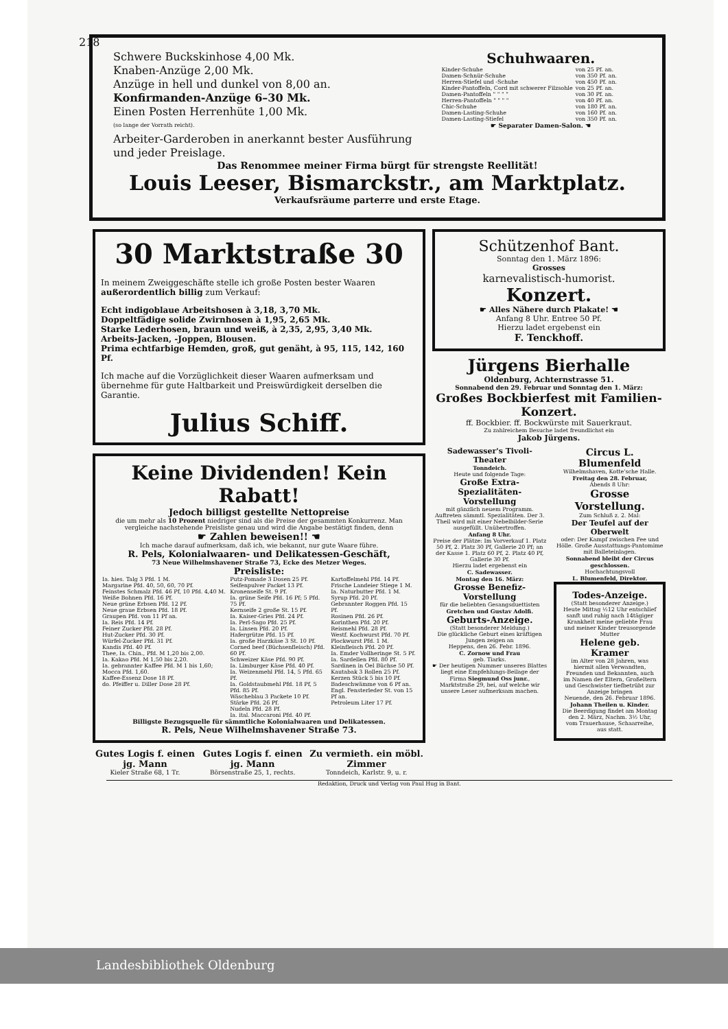218
Schwere Buckskinhose 4,00 Mk.
Knaben-Anzüge 2,00 Mk.
Anzüge in hell und dunkel von 8,00 an.
Konfirmanden-Anzüge 6–30 Mk.
Einen Posten Herrenhüte 1,00 Mk.
(so lange der Vorrath reicht).
Arbeiter-Garderoben in anerkannt bester Ausführung und jeder Preislage.
Schuhwaaren.
| Kinder-Schuhe | von 25 Pf. an. |
| Damen-Schnür-Schuhe | von 350 Pf. an. |
| Herren-Stiefel und -Schuhe | von 450 Pf. an. |
| Kinder-Pantoffeln, Cord mit schwerer Filzsohle | von 25 Pf. an. |
| Damen-Pantoffeln " " " " | von 30 Pf. an. |
| Herren-Pantoffeln " " " " | von 40 Pf. an. |
| Chic-Schuhe | von 180 Pf. an. |
| Damen-Lasting-Schuhe | von 160 Pf. an. |
| Damen-Lasting-Stiefel | von 350 Pf. an. |
☛ Separater Damen-Salon. ☚
Das Renommee meiner Firma bürgt für strengste Reellität!
Louis Leeser, Bismarckstr., am Marktplatz.
Verkaufsräume parterre und erste Etage.
30 Marktstraße 30
In meinem Zweiggeschäfte stelle ich große Posten bester Waaren außerordentlich billig zum Verkauf:
Echt indigoblaue Arbeitshosen à 3,18, 3,70 Mk.
Doppeltfädige solide Zwirnhosen à 1,95, 2,65 Mk.
Starke Lederhosen, braun und weiß, à 2,35, 2,95, 3,40 Mk.
Arbeits-Jacken, -Joppen, Blousen.
Prima echtfarbige Hemden, groß, gut genäht, à 95, 115, 142, 160 Pf.
Ich mache auf die Vorzüglichkeit dieser Waaren aufmerksam und übernehme für gute Haltbarkeit und Preiswürdigkeit derselben die Garantie.
Julius Schiff.
Keine Dividenden! Kein Rabatt!
Jedoch billigst gestellte Nettopreise
die um mehr als 10 Prozent niedriger sind als die Preise der gesammten Konkurrenz. Man vergleiche nachstehende Preisliste genau und wird die Angabe bestätigt finden, denn
☛ Zahlen beweisen!! ☚
Ich mache darauf aufmerksam, daß ich, wie bekannt, nur gute Waare führe.
R. Pels, Kolonialwaaren- und Delikatessen-Geschäft,
73 Neue Wilhelmshavener Straße 73, Ecke des Metzer Weges.
Preisliste:
| Ia. hies. Talg 3 Pfd. 1 M. Margarine Pfd. 40, 50, 60, 70 Pf. Feinstes Schmalz Pfd. 46 Pf, 10 Pfd. 4,40 M. Weiße Bohnen Pfd. 16 Pf. Neue grüne Erbsen Pfd. 12 Pf. Neue graue Erbsen Pfd. 18 Pf. Graupen Pfd. von 11 Pf an. Ia. Reis Pfd. 14 Pf. Feiner Zucker Pfd. 28 Pf. Hut-Zucker Pfd. 30 Pf. Würfel-Zucker Pfd. 31 Pf. Kandis Pfd. 40 Pf. Thee, Ia. Chin., Pfd. M 1,20 bis 2,00. Ia. Kakao Pfd. M 1,50 bis 2,20. Ia. gebrannter Kaffee Pfd. M 1 bis 1,60; Mocca Pfd. 1,60. Kaffee-Essenz Dose 18 Pf. do. Pfeiffer u. Diller Dose 28 Pf. | Putz-Pomade 3 Dosen 25 Pf. Seifenpulver Packet 13 Pf. Kronenseife St. 9 Pf. Ia. grüne Seife Pfd. 16 Pf; 5 Pfd. 75 Pf. Kernseife 2 große St. 15 Pf. Ia. Kaiser-Gries Pfd. 24 Pf. Ia. Perl-Sago Pfd. 25 Pf. Ia. Linsen Pfd. 20 Pf. Hafergrütze Pfd. 15 Pf. Ia. große Harzkäse 3 St. 10 Pf. Corned beef (Büchsenfleisch) Pfd. 60 Pf. Schweizer Käse Pfd. 90 Pf. Ia. Limburger Käse Pfd. 40 Pf. Ia. Weizenmehl Pfd. 14, 5 Pfd. 65 Pf. Ia. Goldstaubmehl Pfd. 18 Pf, 5 Pfd. 85 Pf. Wäscheblau 3 Packete 10 Pf. Stärke Pfd. 26 Pf. Nudeln Pfd. 28 Pf. Ia. ital. Maccaroni Pfd. 40 Pf. | Kartoffelmehl Pfd. 14 Pf. Frische Landeier Stiege 1 M. Ia. Naturbutter Pfd. 1 M. Syrup Pfd. 20 Pf. Gebrannter Roggen Pfd. 15 Pf. Rosinen Pfd. 26 Pf. Korinthen Pfd. 20 Pf. Reismehl Pfd. 28 Pf. Westf. Kochwurst Pfd. 70 Pf. Plockwurst Pfd. 1 M. Kleinfleisch Pfd. 20 Pf. Ia. Emder Vollheringe St. 5 Pf. Ia. Sardellen Pfd. 80 Pf. Sardinen in Oel Büchse 50 Pf. Kautabak 3 Rollen 25 Pf. Kerzen Stück 5 bis 10 Pf. Badeschwämme von 6 Pf an. Engl. Fensterleder St. von 15 Pf an. Petroleum Liter 17 Pf. |
Billigste Bezugsquelle für sämmtliche Kolonialwaaren und Delikatessen.
R. Pels, Neue Wilhelmshavener Straße 73.
| Gutes Logis f. einen jg. Mann Kieler Straße 68, 1 Tr. | Gutes Logis f. einen jg. Mann Börsenstraße 25, 1, rechts. | Zu vermieth. ein möbl. Zimmer Tonndeich, Karlstr. 9, u. r. |
Schützenhof Bant.
Sonntag den 1. März 1896:
Grosses
karnevalistisch-humorist.
Konzert.
☛ Alles Nähere durch Plakate! ☚
Anfang 8 Uhr. Entree 50 Pf.
Hierzu ladet ergebenst ein
F. Tenckhoff.
Jürgens Bierhalle
Oldenburg, Achternstrasse 51.
Sonnabend den 29. Februar und Sonntag den 1. März:
Großes Bockbierfest mit Familien-Konzert.
ff. Bockbier. ff. Bockwürste mit Sauerkraut.
Zu zahlreichem Besuche ladet freundlichst ein
Jakob Jürgens.
Sadewasser's Tivoli-Theater
Tonndeich.
Heute und folgende Tage:
Große Extra-Spezialitäten-Vorstellung
mit gänzlich neuem Programm. Auftreten sämmtl. Spezialitäten. Der 3. Theil wird mit einer Nebelbilder-Serie ausgefüllt. Unübertroffen.
Anfang 8 Uhr.
Preise der Plätze: Im Vorverkauf 1. Platz 50 Pf, 2. Platz 30 Pf, Gallerie 20 Pf; an der Kasse 1. Platz 60 Pf, 2. Platz 40 Pf, Gallerie 30 Pf.
Hierzu ladet ergebenst ein
C. Sadewasser.
Montag den 16. März:
Grosse Benefiz-Vorstellung
für die beliebten Gesangsduettisten Gretchen und Gustav Adolfi.
Geburts-Anzeige.
(Statt besonderer Meldung.)
Die glückliche Geburt eines kräftigen Jungen zeigen an
Heppens, den 26. Febr. 1896.
C. Zornow und Frau
geb. Tiarks.
☛ Der heutigen Nummer unseres Blattes liegt eine Empfehlungs-Beilage der Firma Siegmund Oss junr., Marktstraße 29, bei, auf welche wir unsere Leser aufmerksam machen.
Circus L. Blumenfeld
Wilhelmshaven, Kotte'sche Halle.
Freitag den 28. Februar,
Abends 8 Uhr:
Grosse Vorstellung.
Zum Schluß z. 2. Mal:
Der Teufel auf der Oberwelt
oder: Der Kampf zwischen Fee und Hölle. Große Ausstattungs-Pantomime mit Balleteinlagen.
Sonnabend bleibt der Circus geschlossen.
Hochachtungsvoll
L. Blumenfeld, Direktor.
Todes-Anzeige.
(Statt besonderer Anzeige.)
Heute Mittag ½12 Uhr entschlief sanft und ruhig nach 14tägiger Krankheit meine geliebte Frau und meiner Kinder treusorgende Mutter
Helene geb. Kramer
im Alter von 28 Jahren, was hiermit allen Verwandten, Freunden und Bekannten, auch im Namen der Eltern, Großeltern und Geschwister tiefbetrübt zur Anzeige bringen
Neuende, den 26. Februar 1896.
Johann Theilen u. Kinder.
Die Beerdigung findet am Montag den 2. März, Nachm. 3½ Uhr, vom Trauerhause, Schaarreihe, aus statt.
Redaktion, Druck und Verlag von Paul Hug in Bant.
Landesbibliothek Oldenburg